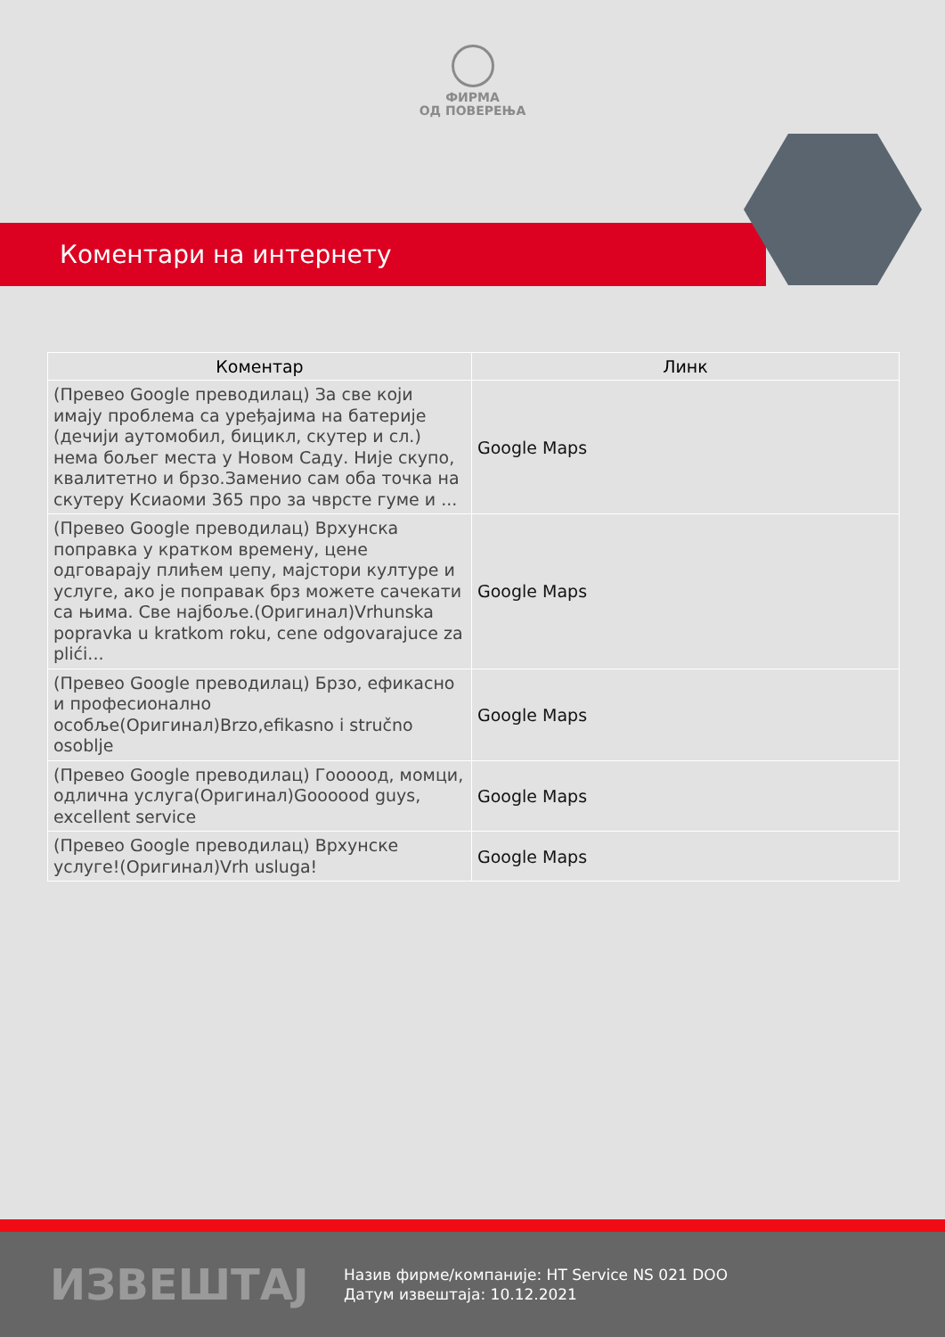ФИРМА
ОД ПОВЕРЕЊА
Коментари на интернету
| Коментар | Линк |
| --- | --- |
| (Превео Google преводилац) За све који имају проблема са уређајима на батерије (дечији аутомобил, бицикл, скутер и сл.) нема бољег места у Новом Саду. Није скупо, квалитетно и брзо.Заменио сам оба точка на скутеру Ксиаоми 365 про за чврсте гуме и ... | Google Maps |
| (Превео Google преводилац) Врхунска поправка у кратком времену, цене одговарају плићем џепу, мајстори културе и услуге, ако је поправак брз можете сачекати са њима. Све најбоље.(Оригинал)Vrhunska popravka u kratkom roku, cene odgovarajuce za plići... | Google Maps |
| (Превео Google преводилац) Брзо, ефикасно и професионално особље(Оригинал)Brzo,efikasno i stručno osoblje | Google Maps |
| (Превео Google преводилац) Гооооод, момци, одлична услуга(Оригинал)Goooood guys, excellent service | Google Maps |
| (Превео Google преводилац) Врхунске услуге!(Оригинал)Vrh usluga! | Google Maps |
ИЗВЕШТАЈ
Назив фирме/компаније: HT Service NS 021 DOO
Датум извештаја: 10.12.2021